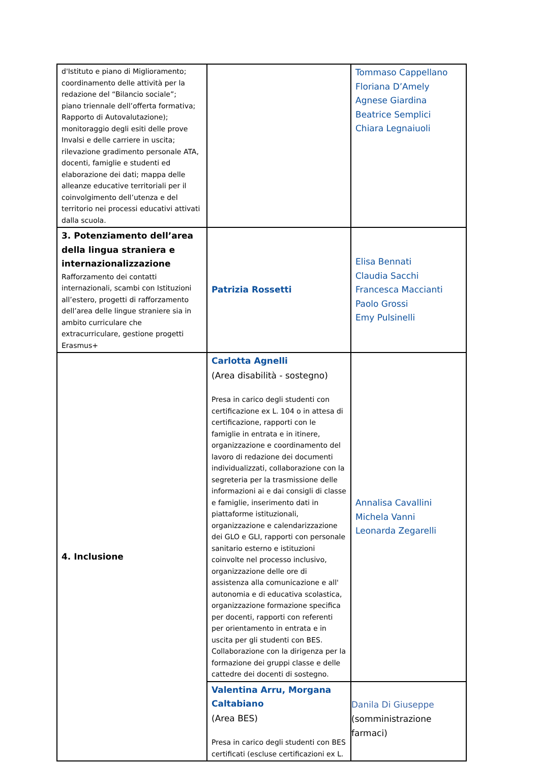| d'Istituto e piano di Miglioramento; coordinamento delle attività per la redazione del “Bilancio sociale”; piano triennale dell’offerta formativa; Rapporto di Autovalutazione); monitoraggio degli esiti delle prove Invalsi e delle carriere in uscita; rilevazione gradimento personale ATA, docenti, famiglie e studenti ed elaborazione dei dati; mappa delle alleanze educative territoriali per il coinvolgimento dell’utenza e del territorio nei processi educativi attivati dalla scuola. | | Tommaso Cappellano Floriana D’Amely Agnese Giardina Beatrice Semplici Chiara Legnaiuoli |
| 3. Potenziamento dell’area della lingua straniera e internazionalizzazione Rafforzamento dei contatti internazionali, scambi con Istituzioni all’estero, progetti di rafforzamento dell’area delle lingue straniere sia in ambito curriculare che extracurriculare, gestione progetti Erasmus+ | Patrizia Rossetti | Elisa Bennati Claudia Sacchi Francesca Maccianti Paolo Grossi Emy Pulsinelli |
| 4. Inclusione | Carlotta Agnelli (Area disabilità - sostegno) Presa in carico degli studenti con certificazione ex L. 104 o in attesa di certificazione, rapporti con le famiglie in entrata e in itinere, organizzazione e coordinamento del lavoro di redazione dei documenti individualizzati, collaborazione con la segreteria per la trasmissione delle informazioni ai e dai consigli di classe e famiglie, inserimento dati in piattaforme istituzionali, organizzazione e calendarizzazione dei GLO e GLI, rapporti con personale sanitario esterno e istituzioni coinvolte nel processo inclusivo, organizzazione delle ore di assistenza alla comunicazione e all' autonomia e di educativa scolastica, organizzazione formazione specifica per docenti, rapporti con referenti per orientamento in entrata e in uscita per gli studenti con BES. Collaborazione con la dirigenza per la formazione dei gruppi classe e delle cattedre dei docenti di sostegno. | Annalisa Cavallini Michela Vanni Leonarda Zegarelli |
| | Valentina Arru, Morgana Caltabiano (Area BES) Presa in carico degli studenti con BES certificati (escluse certificazioni ex L. | Danila Di Giuseppe (somministrazione farmaci) |